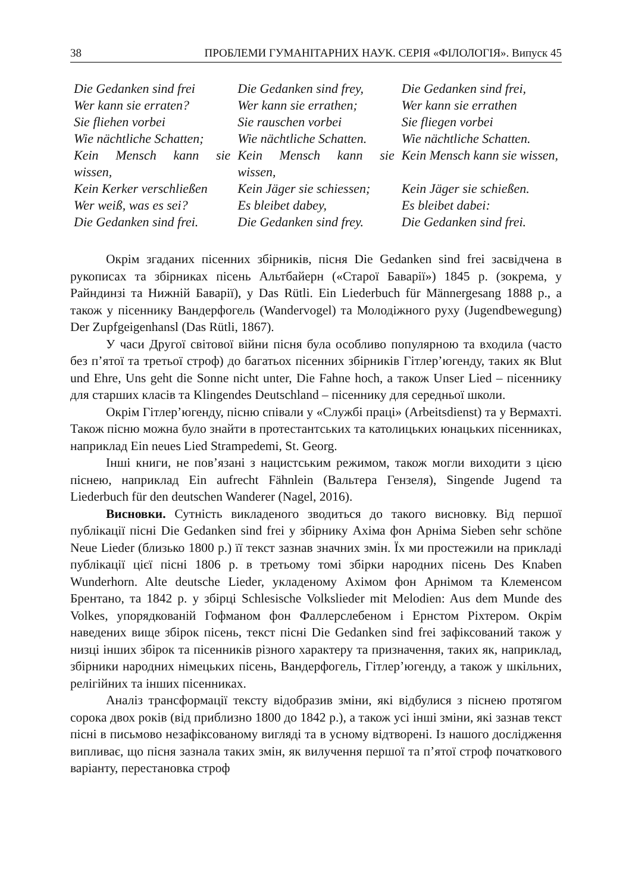38 ПРОБЛЕМИ ГУМАНІТАРНИХ НАУК. СЕРІЯ «ФІЛОЛОГІЯ». Випуск 45
| Die Gedanken sind frei | Die Gedanken sind frey, | Die Gedanken sind frei, |
| Wer kann sie erraten? | Wer kann sie errathen; | Wer kann sie errathen |
| Sie fliehen vorbei | Sie rauschen vorbei | Sie fliegen vorbei |
| Wie nächtliche Schatten; | Wie nächtliche Schatten. | Wie nächtliche Schatten. |
| Kein Mensch kann sie wissen, | Kein Mensch kann sie wissen, | Kein Mensch kann sie wissen, |
| Kein Kerker verschließen | Kein Jäger sie schiessen; | Kein Jäger sie schießen. |
| Wer weiß, was es sei? | Es bleibet dabey, | Es bleibet dabei: |
| Die Gedanken sind frei. | Die Gedanken sind frey. | Die Gedanken sind frei. |
Окрім згаданих пісенних збірників, пісня Die Gedanken sind frei засвідчена в рукописах та збірниках пісень Альтбайерн («Старої Баварії») 1845 р. (зокрема, у Райндинзі та Нижній Баварії), у Das Rütli. Ein Liederbuch für Männergesang 1888 р., а також у пісеннику Вандерфогель (Wandervogel) та Молодіжного руху (Jugendbewegung) Der Zupfgeigenhansl (Das Rütli, 1867).
У часи Другої світової війни пісня була особливо популярною та входила (часто без п’ятої та третьої строф) до багатьох пісенних збірників Гітлер’югенду, таких як Blut und Ehre, Uns geht die Sonne nicht unter, Die Fahne hoch, а також Unser Lied – пісеннику для старших класів та Klingendes Deutschland – пісеннику для середньої школи.
Окрім Гітлер’югенду, пісню співали у «Службі праці» (Arbeitsdienst) та у Вермахті. Також пісню можна було знайти в протестантських та католицьких юнацьких пісенниках, наприклад Ein neues Lied Strampedemi, St. Georg.
Інші книги, не пов’язані з нацистським режимом, також могли виходити з цією піснею, наприклад Ein aufrecht Fähnlein (Вальтера Гензеля), Singende Jugend та Liederbuch für den deutschen Wanderer (Nagel, 2016).
Висновки. Сутність викладеного зводиться до такого висновку. Від першої публікації пісні Die Gedanken sind frei у збірнику Ахіма фон Арніма Sieben sehr schöne Neue Lieder (близько 1800 р.) її текст зазнав значних змін. Їх ми простежили на прикладі публікації цієї пісні 1806 р. в третьому томі збірки народних пісень Des Knaben Wunderhorn. Alte deutsche Lieder, укладеному Ахімом фон Арнімом та Клеменсом Брентано, та 1842 р. у збірці Schlesische Volkslieder mit Melodien: Aus dem Munde des Volkes, упорядкованій Гофманом фон Фаллерслебеном і Ернстом Ріхтером. Окрім наведених вище збірок пісень, текст пісні Die Gedanken sind frei зафіксований також у низці інших збірок та пісенників різного характеру та призначення, таких як, наприклад, збірники народних німецьких пісень, Вандерфогель, Гітлер’югенду, а також у шкільних, релігійних та інших пісенниках.
Аналіз трансформації тексту відобразив зміни, які відбулися з піснею протягом сорока двох років (від приблизно 1800 до 1842 р.), а також усі інші зміни, які зазнав текст пісні в письмово незафіксованому вигляді та в усному відтворені. Із нашого дослідження випливає, що пісня зазнала таких змін, як вилучення першої та п’ятої строф початкового варіанту, перестановка строф